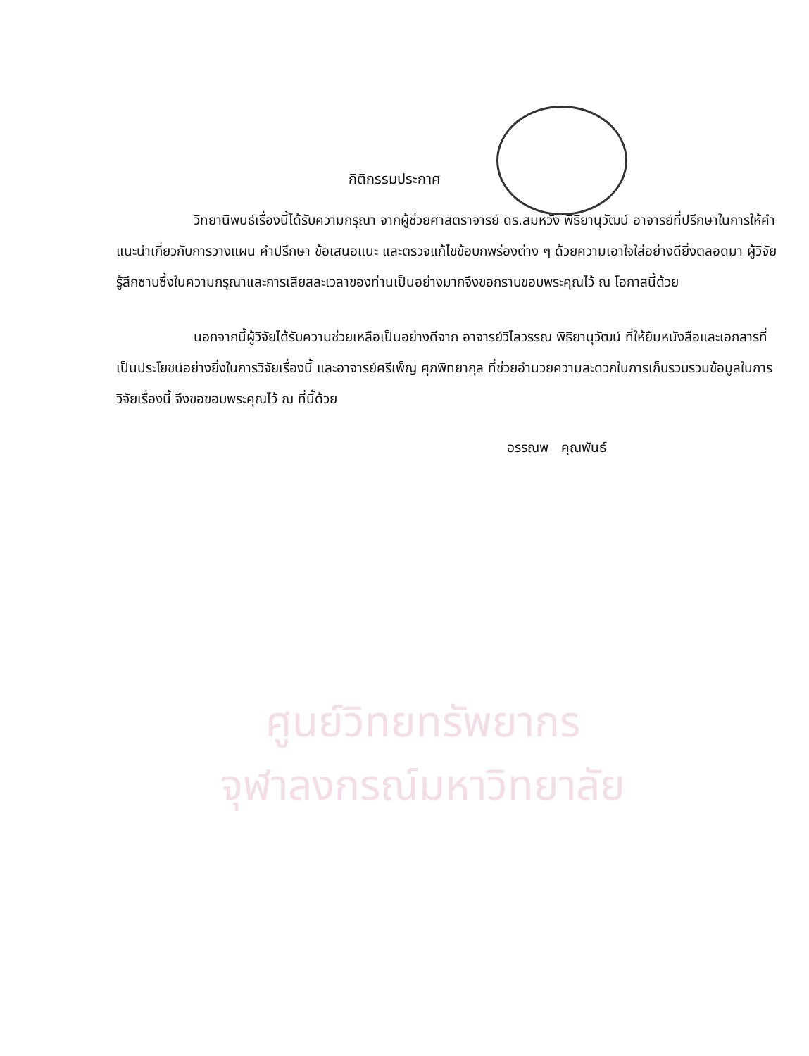ศูนย์วิทยทรัพยากร
จุฬาลงกรณ์มหาวิทยาลัย
กิติกรรมประกาศ
วิทยานิพนธ์เรื่องนี้ได้รับความกรุณา จากผู้ช่วยศาสตราจารย์ ดร.สมหวัง พิธิยานุวัฒน์ อาจารย์ที่ปรึกษาในการให้คำแนะนำเกี่ยวกับการวางแผน คำปรึกษา ข้อเสนอแนะ และตรวจแก้ไขข้อบกพร่องต่าง ๆ ด้วยความเอาใจใส่อย่างดียิ่งตลอดมา ผู้วิจัยรู้สึกซาบซึ้งในความกรุณาและการเสียสละเวลาของท่านเป็นอย่างมากจึงขอกราบขอบพระคุณไว้ ณ โอกาสนี้ด้วย
นอกจากนี้ผู้วิจัยได้รับความช่วยเหลือเป็นอย่างดีจาก อาจารย์วิไลวรรณ พิธิยานุวัฒน์ ที่ให้ยืมหนังสือและเอกสารที่เป็นประโยชน์อย่างยิ่งในการวิจัยเรื่องนี้ และอาจารย์ศรีเพ็ญ ศุภพิทยากุล ที่ช่วยอำนวยความสะดวกในการเก็บรวบรวมข้อมูลในการวิจัยเรื่องนี้ จึงขอขอบพระคุณไว้ ณ ที่นี้ด้วย
อรรณพ คุณพันธ์